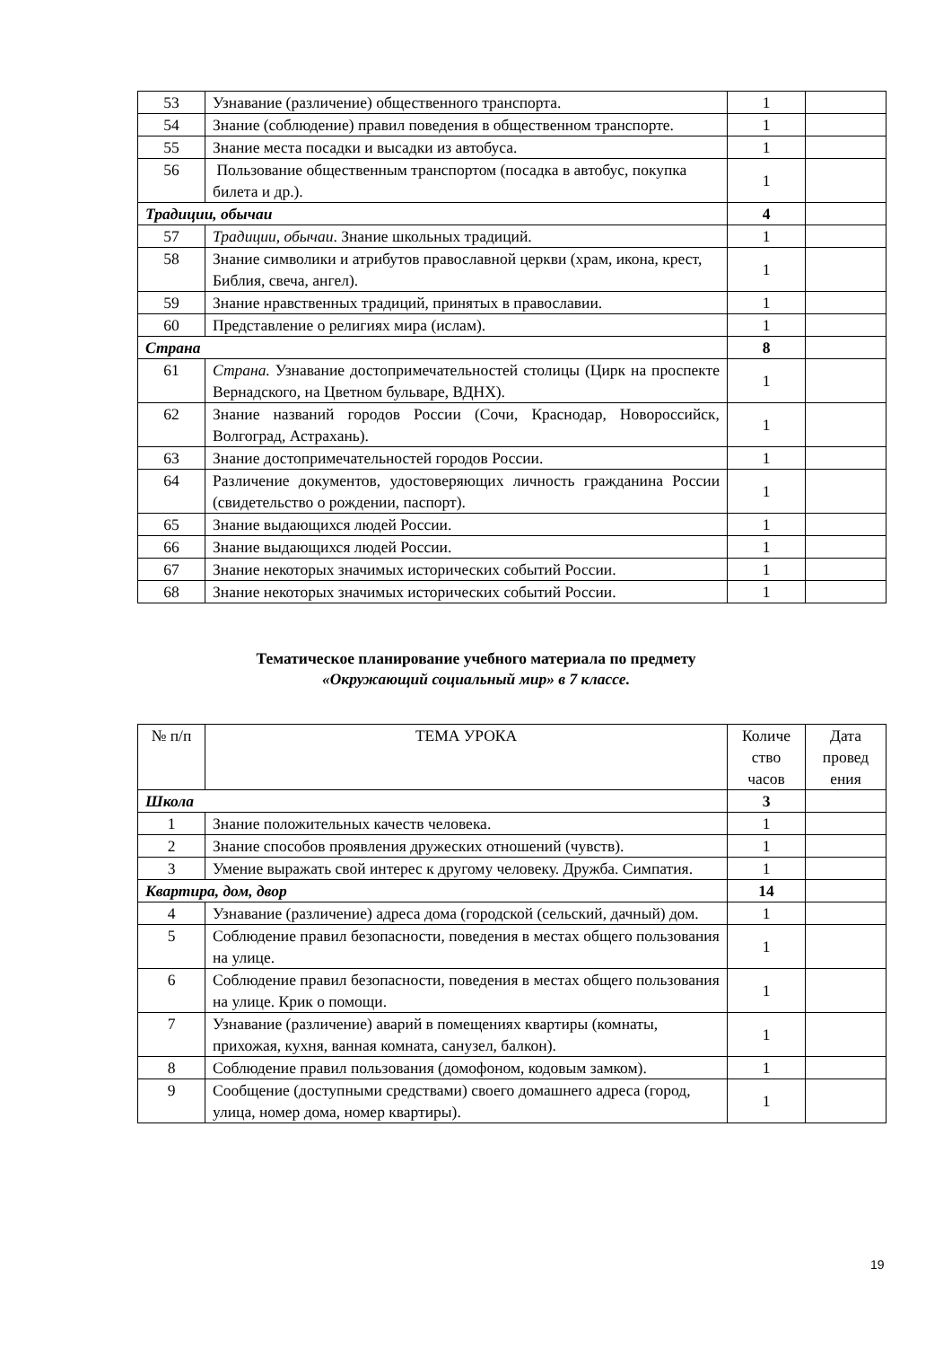| 53 | Узнавание (различение) общественного транспорта. | 1 | |
| 54 | Знание (соблюдение) правил поведения в общественном транспорте. | 1 | |
| 55 | Знание места посадки и высадки из автобуса. | 1 | |
| 56 | Пользование общественным транспортом (посадка в автобус, покупка билета и др.). | 1 | |
| Традиции, обычаи | | 4 | |
| 57 | Традиции, обычаи . Знание школьных традиций. | 1 | |
| 58 | Знание символики и атрибутов православной церкви (храм, икона, крест, Библия, свеча, ангел). | 1 | |
| 59 | Знание нравственных традиций, принятых в православии. | 1 | |
| 60 | Представление о религиях мира (ислам). | 1 | |
| Страна | | 8 | |
| 61 | Страна. Узнавание достопримечательностей столицы (Цирк на проспекте Вернадского, на Цветном бульваре, ВДНХ). | 1 | |
| 62 | Знание названий городов России (Сочи, Краснодар, Новороссийск, Волгоград, Астрахань). | 1 | |
| 63 | Знание достопримечательностей городов России. | 1 | |
| 64 | Различение документов, удостоверяющих личность гражданина России (свидетельство о рождении, паспорт). | 1 | |
| 65 | Знание выдающихся людей России. | 1 | |
| 66 | Знание выдающихся людей России. | 1 | |
| 67 | Знание некоторых значимых исторических событий России. | 1 | |
| 68 | Знание некоторых значимых исторических событий России. | 1 | |
Тематическое планирование учебного материала по предмету
«Окружающий социальный мир» в 7 классе.
| № п/п | ТЕМА УРОКА | Количе ство часов | Дата провед ения |
| --- | --- | --- | --- |
| Школа | | 3 | |
| 1 | Знание положительных качеств человека. | 1 | |
| 2 | Знание способов проявления дружеских отношений (чувств). | 1 | |
| 3 | Умение выражать свой интерес к другому человеку. Дружба. Симпатия. | 1 | |
| Квартира, дом, двор | | 14 | |
| 4 | Узнавание (различение) адреса дома (городской (сельский, дачный) дом. | 1 | |
| 5 | Соблюдение правил безопасности, поведения в местах общего пользования на улице. | 1 | |
| 6 | Соблюдение правил безопасности, поведения в местах общего пользования на улице. Крик о помощи. | 1 | |
| 7 | Узнавание (различение) аварий в помещениях квартиры (комнаты, прихожая, кухня, ванная комната, санузел, балкон). | 1 | |
| 8 | Соблюдение правил пользования (домофоном, кодовым замком). | 1 | |
| 9 | Сообщение (доступными средствами) своего домашнего адреса (город, улица, номер дома, номер квартиры). | 1 | |
19